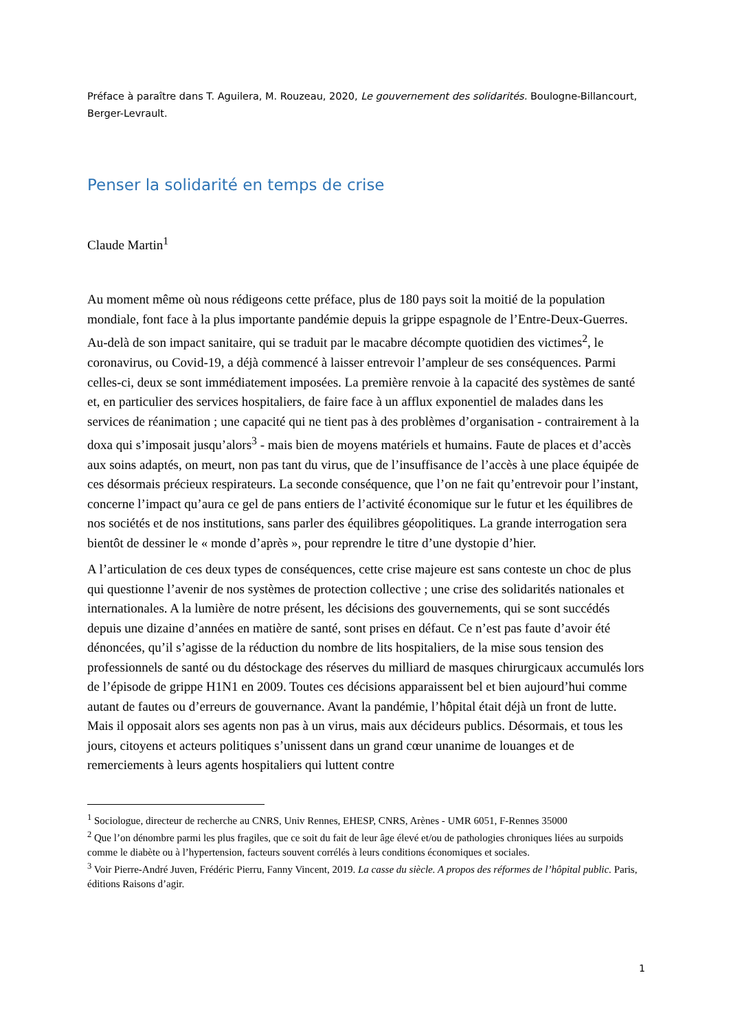Préface à paraître dans T. Aguilera, M. Rouzeau, 2020, Le gouvernement des solidarités. Boulogne-Billancourt, Berger-Levrault.
Penser la solidarité en temps de crise
Claude Martin<sup>1</sup>
Au moment même où nous rédigeons cette préface, plus de 180 pays soit la moitié de la population mondiale, font face à la plus importante pandémie depuis la grippe espagnole de l’Entre-Deux-Guerres. Au-delà de son impact sanitaire, qui se traduit par le macabre décompte quotidien des victimes<sup>2</sup>, le coronavirus, ou Covid-19, a déjà commencé à laisser entrevoir l’ampleur de ses conséquences. Parmi celles-ci, deux se sont immédiatement imposées. La première renvoie à la capacité des systèmes de santé et, en particulier des services hospitaliers, de faire face à un afflux exponentiel de malades dans les services de réanimation ; une capacité qui ne tient pas à des problèmes d’organisation - contrairement à la doxa qui s’imposait jusqu’alors<sup>3</sup> - mais bien de moyens matériels et humains. Faute de places et d’accès aux soins adaptés, on meurt, non pas tant du virus, que de l’insuffisance de l’accès à une place équipée de ces désormais précieux respirateurs. La seconde conséquence, que l’on ne fait qu’entrevoir pour l’instant, concerne l’impact qu’aura ce gel de pans entiers de l’activité économique sur le futur et les équilibres de nos sociétés et de nos institutions, sans parler des équilibres géopolitiques. La grande interrogation sera bientôt de dessiner le « monde d’après », pour reprendre le titre d’une dystopie d’hier.
A l’articulation de ces deux types de conséquences, cette crise majeure est sans conteste un choc de plus qui questionne l’avenir de nos systèmes de protection collective ; une crise des solidarités nationales et internationales. A la lumière de notre présent, les décisions des gouvernements, qui se sont succédés depuis une dizaine d’années en matière de santé, sont prises en défaut. Ce n’est pas faute d’avoir été dénoncées, qu’il s’agisse de la réduction du nombre de lits hospitaliers, de la mise sous tension des professionnels de santé ou du déstockage des réserves du milliard de masques chirurgicaux accumulés lors de l’épisode de grippe H1N1 en 2009. Toutes ces décisions apparaissent bel et bien aujourd’hui comme autant de fautes ou d’erreurs de gouvernance. Avant la pandémie, l’hôpital était déjà un front de lutte. Mais il opposait alors ses agents non pas à un virus, mais aux décideurs publics. Désormais, et tous les jours, citoyens et acteurs politiques s’unissent dans un grand cœur unanime de louanges et de remerciements à leurs agents hospitaliers qui luttent contre
<sup>1</sup> Sociologue, directeur de recherche au CNRS, Univ Rennes, EHESP, CNRS, Arènes - UMR 6051, F-Rennes 35000
<sup>2</sup> Que l’on dénombre parmi les plus fragiles, que ce soit du fait de leur âge élevé et/ou de pathologies chroniques liées au surpoids comme le diabète ou à l’hypertension, facteurs souvent corrélés à leurs conditions économiques et sociales.
<sup>3</sup> Voir Pierre-André Juven, Frédéric Pierru, Fanny Vincent, 2019. La casse du siècle. A propos des réformes de l’hôpital public. Paris, éditions Raisons d’agir.
1